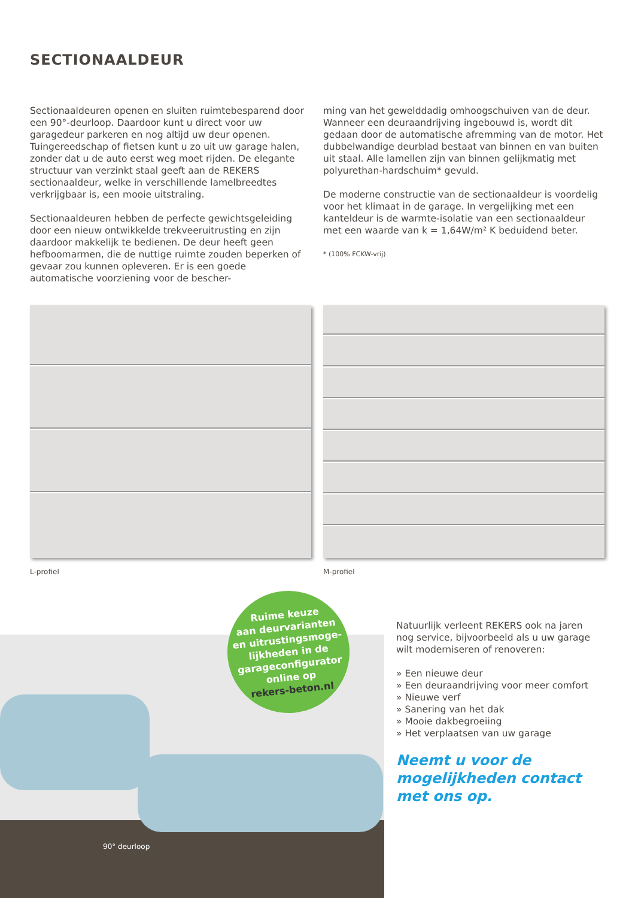SECTIONAALDEUR
Sectionaaldeuren openen en sluiten ruimtebesparend door een 90°-deurloop. Daardoor kunt u direct voor uw garagedeur parkeren en nog altijd uw deur openen. Tuingereedschap of fietsen kunt u zo uit uw garage halen, zonder dat u de auto eerst weg moet rijden. De elegante structuur van verzinkt staal geeft aan de REKERS sectionaaldeur, welke in verschillende lamelbreedtes verkrijgbaar is, een mooie uitstraling.
Sectionaaldeuren hebben de perfecte gewichtsgeleiding door een nieuw ontwikkelde trekveeruitrusting en zijn daardoor makkelijk te bedienen. De deur heeft geen hefboomarmen, die de nuttige ruimte zouden beperken of gevaar zou kunnen opleveren. Er is een goede automatische voorziening voor de bescher-
ming van het gewelddadig omhoogschuiven van de deur. Wanneer een deuraandrijving ingebouwd is, wordt dit gedaan door de automatische afremming van de motor. Het dubbelwandige deurblad bestaat van binnen en van buiten uit staal. Alle lamellen zijn van binnen gelijkmatig met polyurethan-hardschuim* gevuld.
De moderne constructie van de sectionaaldeur is voordelig voor het klimaat in de garage. In vergelijking met een kanteldeur is de warmte-isolatie van een sectionaaldeur met een waarde van k = 1,64W/m² K beduidend beter.
* (100% FCKW-vrij)
L-profiel M-profiel
90° deurloop
Ruime keuze
aan deurvarianten
en uitrustingsmoge-
lijkheden in de
garageconfigurator
online op
rekers-beton.nl
Natuurlijk verleent REKERS ook na jaren nog service, bijvoorbeeld als u uw garage wilt moderniseren of renoveren:
» Een nieuwe deur
» Een deuraandrijving voor meer comfort
» Nieuwe verf
» Sanering van het dak
» Mooie dakbegroeiing
» Het verplaatsen van uw garage
Neemt u voor de mogelijkheden contact met ons op.